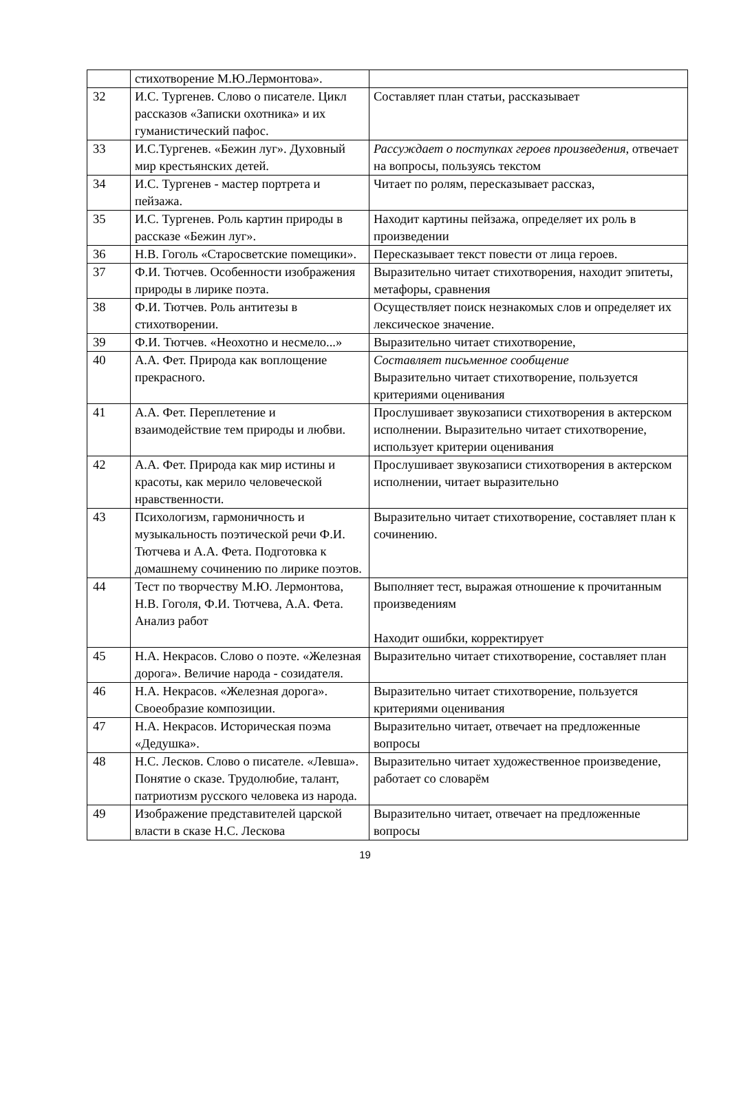| | стихотворение М.Ю.Лермонтова». | |
| 32 | И.С. Тургенев. Слово о писателе. Цикл рассказов «Записки охотника» и их гуманистический пафос. | Составляет план статьи, рассказывает |
| 33 | И.С.Тургенев. «Бежин луг». Духовный мир крестьянских детей. | Рассуждает о поступках героев произведения, отвечает на вопросы, пользуясь текстом |
| 34 | И.С. Тургенев - мастер портрета и пейзажа. | Читает по ролям, пересказывает рассказ, |
| 35 | И.С. Тургенев. Роль картин природы в рассказе «Бежин луг». | Находит картины пейзажа, определяет их роль в произведении |
| 36 | Н.В. Гоголь «Старосветские помещики». | Пересказывает текст повести от лица героев. |
| 37 | Ф.И. Тютчев. Особенности изображения природы в лирике поэта. | Выразительно читает стихотворения, находит эпитеты, метафоры, сравнения |
| 38 | Ф.И. Тютчев. Роль антитезы в стихотворении. | Осуществляет поиск незнакомых слов и определяет их лексическое значение. |
| 39 | Ф.И. Тютчев. «Неохотно и несмело...» | Выразительно читает стихотворение, |
| 40 | А.А. Фет. Природа как воплощение прекрасного. | Составляет письменное сообщение Выразительно читает стихотворение, пользуется критериями оценивания |
| 41 | А.А. Фет. Переплетение и взаимодействие тем природы и любви. | Прослушивает звукозаписи стихотворения в актерском исполнении. Выразительно читает стихотворение, использует критерии оценивания |
| 42 | А.А. Фет. Природа как мир истины и красоты, как мерило человеческой нравственности. | Прослушивает звукозаписи стихотворения в актерском исполнении, читает выразительно |
| 43 | Психологизм, гармоничность и музыкальность поэтической речи Ф.И. Тютчева и А.А. Фета. Подготовка к домашнему сочинению по лирике поэтов. | Выразительно читает стихотворение, составляет план к сочинению. |
| 44 | Тест по творчеству М.Ю. Лермонтова, Н.В. Гоголя, Ф.И. Тютчева, А.А. Фета. Анализ работ | Выполняет тест, выражая отношение к прочитанным произведениям Находит ошибки, корректирует |
| 45 | Н.А. Некрасов. Слово о поэте. «Железная дорога». Величие народа - созидателя. | Выразительно читает стихотворение, составляет план |
| 46 | Н.А. Некрасов. «Железная дорога». Своеобразие композиции. | Выразительно читает стихотворение, пользуется критериями оценивания |
| 47 | Н.А. Некрасов. Историческая поэма «Дедушка». | Выразительно читает, отвечает на предложенные вопросы |
| 48 | Н.С. Лесков. Слово о писателе. «Левша». Понятие о сказе. Трудолюбие, талант, патриотизм русского человека из народа. | Выразительно читает художественное произведение, работает со словарём |
| 49 | Изображение представителей царской власти в сказе Н.С. Лескова | Выразительно читает, отвечает на предложенные вопросы |
19